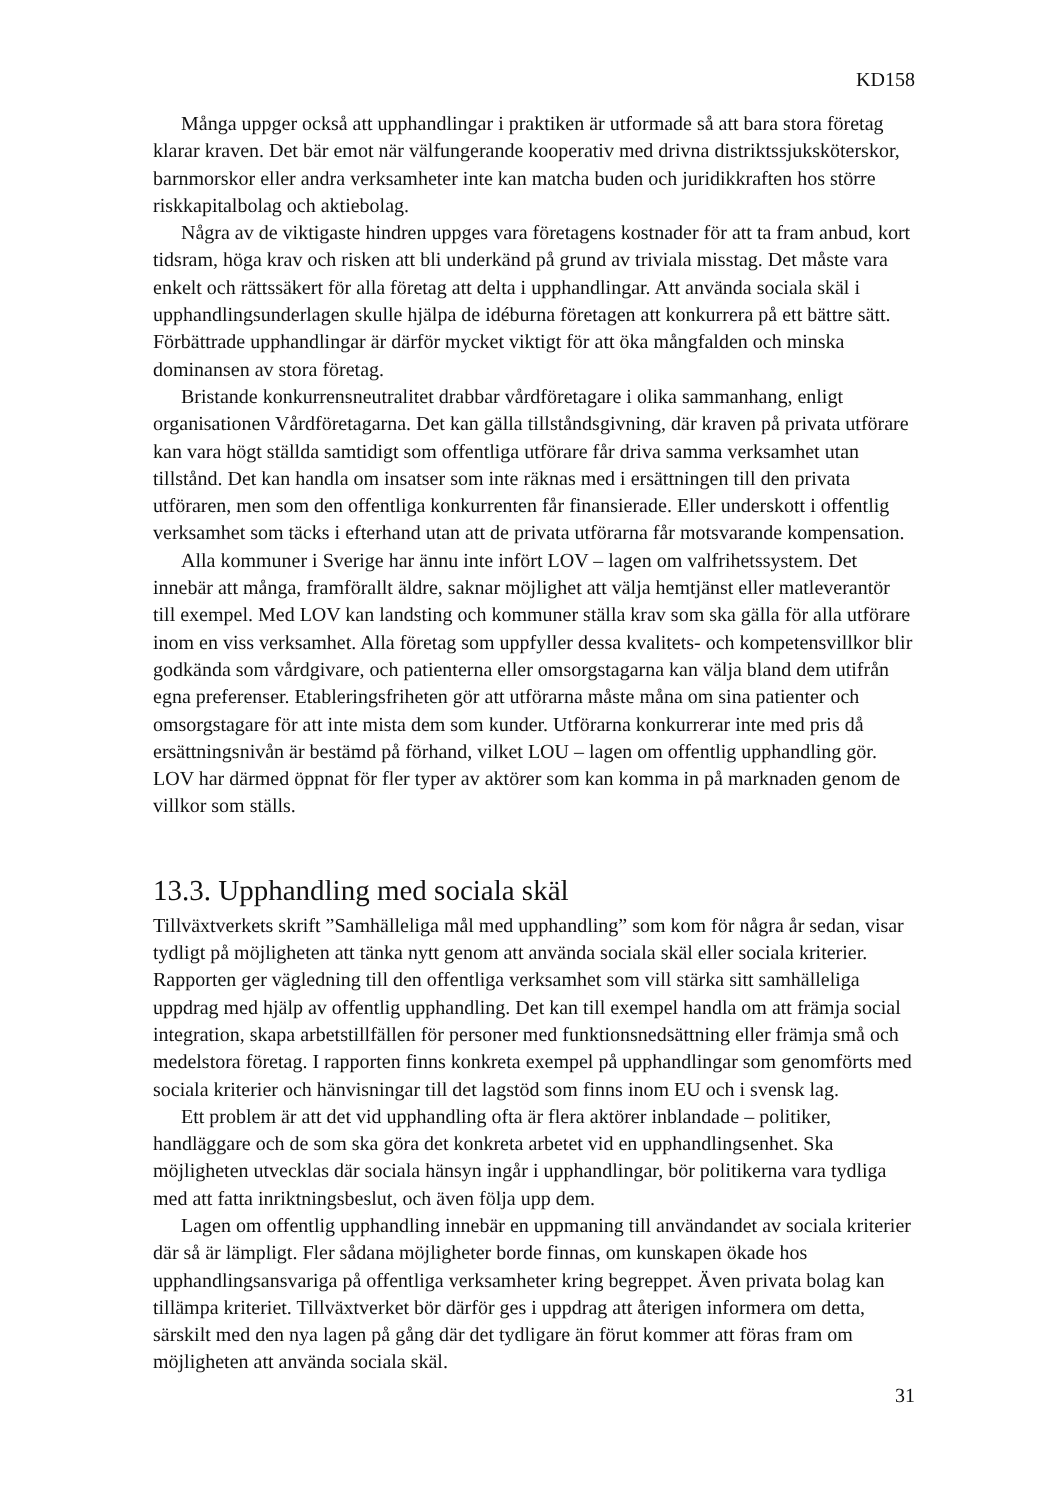KD158
Många uppger också att upphandlingar i praktiken är utformade så att bara stora företag klarar kraven. Det bär emot när välfungerande kooperativ med drivna distriktssjuksköterskor, barnmorskor eller andra verksamheter inte kan matcha buden och juridikkraften hos större riskkapitalbolag och aktiebolag.
Några av de viktigaste hindren uppges vara företagens kostnader för att ta fram anbud, kort tidsram, höga krav och risken att bli underkänd på grund av triviala misstag. Det måste vara enkelt och rättssäkert för alla företag att delta i upphandlingar. Att använda sociala skäl i upphandlingsunderlagen skulle hjälpa de idéburna företagen att konkurrera på ett bättre sätt. Förbättrade upphandlingar är därför mycket viktigt för att öka mångfalden och minska dominansen av stora företag.
Bristande konkurrensneutralitet drabbar vårdföretagare i olika sammanhang, enligt organisationen Vårdföretagarna. Det kan gälla tillståndsgivning, där kraven på privata utförare kan vara högt ställda samtidigt som offentliga utförare får driva samma verksamhet utan tillstånd. Det kan handla om insatser som inte räknas med i ersättningen till den privata utföraren, men som den offentliga konkurrenten får finansierade. Eller underskott i offentlig verksamhet som täcks i efterhand utan att de privata utförarna får motsvarande kompensation.
Alla kommuner i Sverige har ännu inte infört LOV – lagen om valfrihetssystem. Det innebär att många, framförallt äldre, saknar möjlighet att välja hemtjänst eller matleverantör till exempel. Med LOV kan landsting och kommuner ställa krav som ska gälla för alla utförare inom en viss verksamhet. Alla företag som uppfyller dessa kvalitets- och kompetensvillkor blir godkända som vårdgivare, och patienterna eller omsorgstagarna kan välja bland dem utifrån egna preferenser. Etableringsfriheten gör att utförarna måste måna om sina patienter och omsorgstagare för att inte mista dem som kunder. Utförarna konkurrerar inte med pris då ersättningsnivån är bestämd på förhand, vilket LOU – lagen om offentlig upphandling gör. LOV har därmed öppnat för fler typer av aktörer som kan komma in på marknaden genom de villkor som ställs.
13.3. Upphandling med sociala skäl
Tillväxtverkets skrift ”Samhälleliga mål med upphandling” som kom för några år sedan, visar tydligt på möjligheten att tänka nytt genom att använda sociala skäl eller sociala kriterier. Rapporten ger vägledning till den offentliga verksamhet som vill stärka sitt samhälleliga uppdrag med hjälp av offentlig upphandling. Det kan till exempel handla om att främja social integration, skapa arbetstillfällen för personer med funktionsnedsättning eller främja små och medelstora företag. I rapporten finns konkreta exempel på upphandlingar som genomförts med sociala kriterier och hänvisningar till det lagstöd som finns inom EU och i svensk lag.
Ett problem är att det vid upphandling ofta är flera aktörer inblandade – politiker, handläggare och de som ska göra det konkreta arbetet vid en upphandlingsenhet. Ska möjligheten utvecklas där sociala hänsyn ingår i upphandlingar, bör politikerna vara tydliga med att fatta inriktningsbeslut, och även följa upp dem.
Lagen om offentlig upphandling innebär en uppmaning till användandet av sociala kriterier där så är lämpligt. Fler sådana möjligheter borde finnas, om kunskapen ökade hos upphandlingsansvariga på offentliga verksamheter kring begreppet. Även privata bolag kan tillämpa kriteriet. Tillväxtverket bör därför ges i uppdrag att återigen informera om detta, särskilt med den nya lagen på gång där det tydligare än förut kommer att föras fram om möjligheten att använda sociala skäl.
31